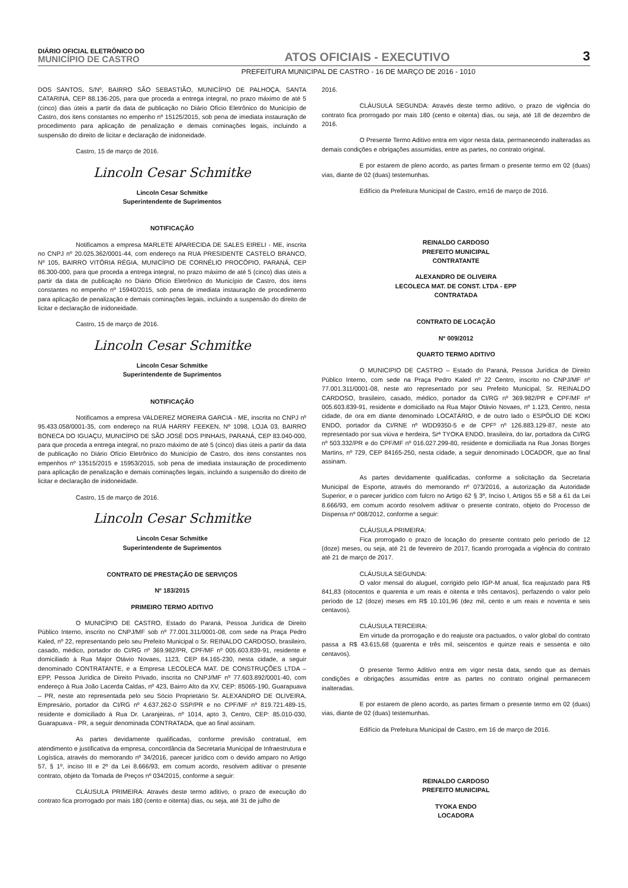DIÁRIO OFICIAL ELETRÔNICO DO
MUNICÍPIO DE CASTRO
ATOS OFICIAIS - EXECUTIVO
3
PREFEITURA MUNICIPAL DE CASTRO - 16 DE MARÇO DE 2016 - 1010
DOS SANTOS, S/Nº, BAIRRO SÃO SEBASTIÃO, MUNICÍPIO DE PALHOÇA, SANTA CATARINA, CEP 88.136-205, para que proceda a entrega integral, no prazo máximo de até 5 (cinco) dias úteis a partir da data de publicação no Diário Ofício Eletrônico do Município de Castro, dos itens constantes no empenho nº 15125/2015, sob pena de imediata instauração de procedimento para aplicação de penalização e demais cominações legais, incluindo a suspensão do direito de licitar e declaração de inidoneidade.
Castro, 15 de março de 2016.
Lincoln Cesar Schmitke
Lincoln Cesar Schmitke
Superintendente de Suprimentos
NOTIFICAÇÃO
Notificamos a empresa MARLETE APARECIDA DE SALES EIRELI - ME, inscrita no CNPJ nº 20.025.362/0001-44, com endereço na RUA PRESIDENTE CASTELO BRANCO, Nº 105, BAIRRO VITÓRIA RÉGIA, MUNICÍPIO DE CORNÉLIO PROCÓPIO, PARANÁ, CEP 86.300-000, para que proceda a entrega integral, no prazo máximo de até 5 (cinco) dias úteis a partir da data de publicação no Diário Ofício Eletrônico do Município de Castro, dos itens constantes no empenho nº 15940/2015, sob pena de imediata instauração de procedimento para aplicação de penalização e demais cominações legais, incluindo a suspensão do direito de licitar e declaração de inidoneidade.
Castro, 15 de março de 2016.
Lincoln Cesar Schmitke
Lincoln Cesar Schmitke
Superintendente de Suprimentos
NOTIFICAÇÃO
Notificamos a empresa VALDEREZ MOREIRA GARCIA - ME, inscrita no CNPJ nº 95.433.058/0001-35, com endereço na RUA HARRY FEEKEN, Nº 1098, LOJA 03, BAIRRO BONECA DO IGUAÇU, MUNICÍPIO DE SÃO JOSÉ DOS PINHAIS, PARANÁ, CEP 83.040-000, para que proceda a entrega integral, no prazo máximo de até 5 (cinco) dias úteis a partir da data de publicação no Diário Ofício Eletrônico do Município de Castro, dos itens constantes nos empenhos nº 13515/2015 e 15953/2015, sob pena de imediata instauração de procedimento para aplicação de penalização e demais cominações legais, incluindo a suspensão do direito de licitar e declaração de inidoneidade.
Castro, 15 de março de 2016.
Lincoln Cesar Schmitke
Lincoln Cesar Schmitke
Superintendente de Suprimentos
CONTRATO DE PRESTAÇÃO DE SERVIÇOS
Nº 183/2015
PRIMEIRO TERMO ADITIVO
O MUNICÍPIO DE CASTRO, Estado do Paraná, Pessoa Jurídica de Direito Público Interno, inscrito no CNPJ/MF sob nº 77.001.311/0001-08, com sede na Praça Pedro Kaled, nº 22, representando pelo seu Prefeito Municipal o Sr. REINALDO CARDOSO, brasileiro, casado, médico, portador do CI/RG nº 369.982/PR, CPF/MF nº 005.603.839-91, residente e domiciliado à Rua Major Otávio Novaes, 1123, CEP 84.165-230, nesta cidade, a seguir denominado CONTRATANTE, e a Empresa LECOLECA MAT. DE CONSTRUÇÕES LTDA – EPP, Pessoa Jurídica de Direito Privado, inscrita no CNPJ/MF nº 77.603.892/0001-40, com endereço à Rua João Lacerda Caldas, nº 423, Bairro Alto da XV, CEP: 85065-190, Guarapuava – PR, neste ato representada pelo seu Sócio Proprietário Sr. ALEXANDRO DE OLIVEIRA, Empresário, portador da CI/RG nº 4.637.262-0 SSP/PR e no CPF/MF nº 819.721.489-15, residente e domiciliado à Rua Dr. Laranjeiras, nº 1014, apto 3, Centro, CEP: 85.010-030, Guarapuava - PR, a seguir denominada CONTRATADA, que ao final assinam.
As partes devidamente qualificadas, conforme previsão contratual, em atendimento e justificativa da empresa, concordância da Secretaria Municipal de Infraestrutura e Logística, através do memorando nº 34/2016, parecer jurídico com o devido amparo no Artigo 57, § 1º, inciso III e 2º da Lei 8.666/93, em comum acordo, resolvem aditivar o presente contrato, objeto da Tomada de Preços nº 034/2015, conforme a seguir:
CLÁUSULA PRIMEIRA: Através deste termo aditivo, o prazo de execução do contrato fica prorrogado por mais 180 (cento e oitenta) dias, ou seja, até 31 de julho de
2016.
CLÁUSULA SEGUNDA: Através deste termo aditivo, o prazo de vigência do contrato fica prorrogado por mais 180 (cento e oitenta) dias, ou seja, até 18 de dezembro de 2016.
O Presente Termo Aditivo entra em vigor nesta data, permanecendo inalteradas as demais condições e obrigações assumidas, entre as partes, no contrato original.
E por estarem de pleno acordo, as partes firmam o presente termo em 02 (duas) vias, diante de 02 (duas) testemunhas.
Edifício da Prefeitura Municipal de Castro, em16 de março de 2016.
REINALDO CARDOSO
PREFEITO MUNICIPAL
CONTRATANTE
ALEXANDRO DE OLIVEIRA
LECOLECA MAT. DE CONST. LTDA - EPP
CONTRATADA
CONTRATO DE LOCAÇÃO
Nº 009/2012
QUARTO TERMO ADITIVO
O MUNICIPIO DE CASTRO – Estado do Paraná, Pessoa Jurídica de Direito Público Interno, com sede na Praça Pedro Kaled nº 22 Centro, inscrito no CNPJ/MF nº 77.001.311/0001-08, neste ato representado por seu Prefeito Municipal, Sr. REINALDO CARDOSO, brasileiro, casado, médico, portador da CI/RG nº 369.982/PR e CPF/MF nº 005.603.839-91, residente e domiciliado na Rua Major Otávio Novaes, nº 1.123, Centro, nesta cidade, de ora em diante denominado LOCATÁRIO, e de outro lado o ESPÓLIO DE KOKI ENDO, portador da CI/RNE nº WDD9350-5 e de CPFº nº 126.883.129-87, neste ato representado por sua viúva e herdeira, Srª TYOKA ENDO, brasileira, do lar, portadora da CI/RG nº 503.332/PR e do CPF/MF nº 016.027.299-80, residente e domiciliada na Rua Jonas Borges Martins, nº 729, CEP 84165-250, nesta cidade, a seguir denominado LOCADOR, que ao final assinam.
As partes devidamente qualificadas, conforme a solicitação da Secretaria Municipal de Esporte, através do memorando nº 073/2016, a autorização da Autoridade Superior, e o parecer jurídico com fulcro no Artigo 62 § 3º, Inciso I, Artigos 55 e 58 a 61 da Lei 8.666/93, em comum acordo resolvem aditivar o presente contrato, objeto do Processo de Dispensa nº 008/2012, conforme a seguir:
CLÁUSULA PRIMEIRA:
Fica prorrogado o prazo de locação do presente contrato pelo período de 12 (doze) meses, ou seja, até 21 de fevereiro de 2017, ficando prorrogada a vigência do contrato até 21 de março de 2017.
CLÁUSULA SEGUNDA:
O valor mensal do aluguel, corrigido pelo IGP-M anual, fica reajustado para R$ 841,83 (oitocentos e quarenta e um reais e oitenta e três centavos), perfazendo o valor pelo período de 12 (doze) meses em R$ 10.101,96 (dez mil, cento e um reais e noventa e seis centavos).
CLÁUSULA TERCEIRA:
Em virtude da prorrogação e do reajuste ora pactuados, o valor global do contrato passa a R$ 43.615,68 (quarenta e três mil, seiscentos e quinze reais e sessenta e oito centavos).
O presente Termo Aditivo entra em vigor nesta data, sendo que as demais condições e obrigações assumidas entre as partes no contrato original permanecem inalteradas.
E por estarem de pleno acordo, as partes firmam o presente termo em 02 (duas) vias, diante de 02 (duas) testemunhas.
Edifício da Prefeitura Municipal de Castro, em 16 de março de 2016.
REINALDO CARDOSO
PREFEITO MUNICIPAL
TYOKA ENDO
LOCADORA